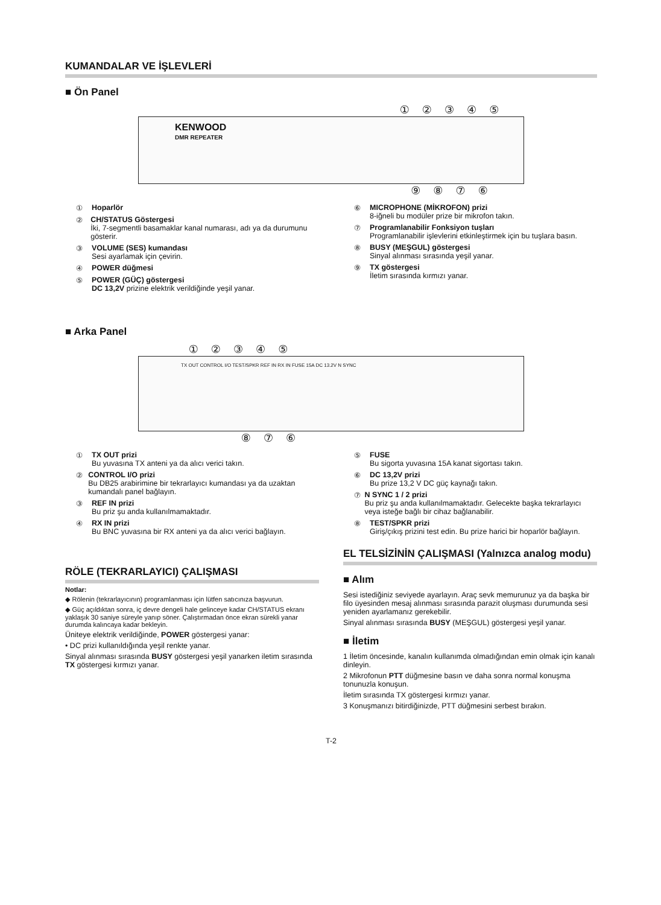KUMANDALAR VE İŞLEVLERİ
■ Ön Panel
① ② ③ ④ ⑤
KENWOOD
DMR REPEATER
⑨ ⑧ ⑦ ⑥
① Hoparlör
② CH/STATUS Göstergesi
İki, 7-segmentli basamaklar kanal numarası, adı ya da durumunu gösterir.
③ VOLUME (SES) kumandası
Sesi ayarlamak için çevirin.
④ POWER düğmesi
⑤ POWER (GÜÇ) göstergesi
DC 13,2V prizine elektrik verildiğinde yeşil yanar.
⑥ MICROPHONE (MİKROFON) prizi
8-iğneli bu modüler prize bir mikrofon takın.
⑦ Programlanabilir Fonksiyon tuşları
Programlanabilir işlevlerini etkinleştirmek için bu tuşlara basın.
⑧ BUSY (MEŞGUL) göstergesi
Sinyal alınması sırasında yeşil yanar.
⑨ TX göstergesi
İletim sırasında kırmızı yanar.
■ Arka Panel
① ② ③ ④ ⑤
TX OUT CONTROL I/O TEST/SPKR REF IN RX IN FUSE 15A DC 13.2V N SYNC
⑧ ⑦ ⑥
① TX OUT prizi
Bu yuvasına TX anteni ya da alıcı verici takın.
② CONTROL I/O prizi
Bu DB25 arabirimine bir tekrarlayıcı kumandası ya da uzaktan kumandalı panel bağlayın.
③ REF IN prizi
Bu priz şu anda kullanılmamaktadır.
④ RX IN prizi
Bu BNC yuvasına bir RX anteni ya da alıcı verici bağlayın.
RÖLE (TEKRARLAYICI) ÇALIŞMASI
Notlar:
◆ Rölenin (tekrarlayıcının) programlanması için lütfen satıcınıza başvurun.
◆ Güç açıldıktan sonra, iç devre dengeli hale gelinceye kadar CH/STATUS ekranı yaklaşık 30 saniye süreyle yanıp söner. Çalıştırmadan önce ekran sürekli yanar durumda kalıncaya kadar bekleyin.
Üniteye elektrik verildiğinde, POWER göstergesi yanar:
• DC prizi kullanıldığında yeşil renkte yanar.
Sinyal alınması sırasında BUSY göstergesi yeşil yanarken iletim sırasında TX göstergesi kırmızı yanar.
⑤ FUSE
Bu sigorta yuvasına 15A kanat sigortası takın.
⑥ DC 13,2V prizi
Bu prize 13,2 V DC güç kaynağı takın.
⑦ N SYNC 1 / 2 prizi
Bu priz şu anda kullanılmamaktadır. Gelecekte başka tekrarlayıcı veya isteğe bağlı bir cihaz bağlanabilir.
⑧ TEST/SPKR prizi
Giriş/çıkış prizini test edin. Bu prize harici bir hoparlör bağlayın.
EL TELSİZİNİN ÇALIŞMASI (Yalnızca analog modu)
■ Alım
Sesi istediğiniz seviyede ayarlayın. Araç sevk memurunuz ya da başka bir filo üyesinden mesaj alınması sırasında parazit oluşması durumunda sesi yeniden ayarlamanız gerekebilir.
Sinyal alınması sırasında BUSY (MEŞGUL) göstergesi yeşil yanar.
■ İletim
1 İletim öncesinde, kanalın kullanımda olmadığından emin olmak için kanalı dinleyin.
2 Mikrofonun PTT düğmesine basın ve daha sonra normal konuşma tonunuzla konuşun.
İletim sırasında TX göstergesi kırmızı yanar.
3 Konuşmanızı bitirdiğinizde, PTT düğmesini serbest bırakın.
T-2